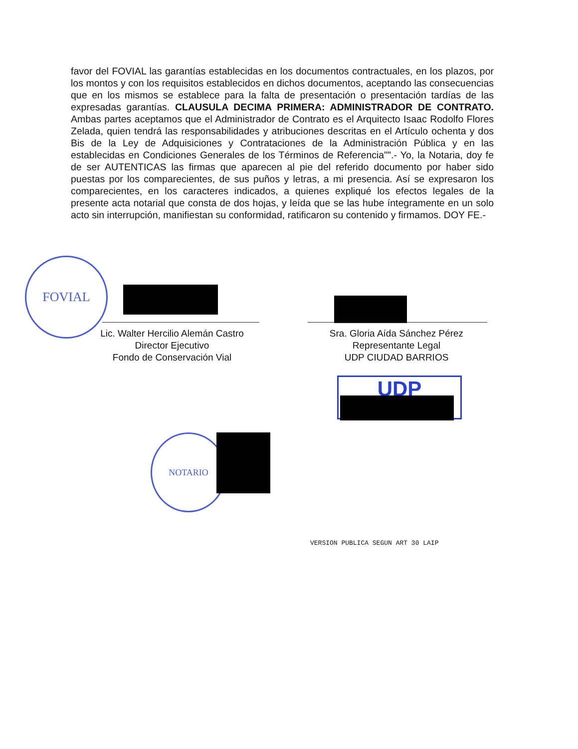favor del FOVIAL las garantías establecidas en los documentos contractuales, en los plazos, por los montos y con los requisitos establecidos en dichos documentos, aceptando las consecuencias que en los mismos se establece para la falta de presentación o presentación tardías de las expresadas garantías. CLAUSULA DECIMA PRIMERA: ADMINISTRADOR DE CONTRATO. Ambas partes aceptamos que el Administrador de Contrato es el Arquitecto Isaac Rodolfo Flores Zelada, quien tendrá las responsabilidades y atribuciones descritas en el Artículo ochenta y dos Bis de la Ley de Adquisiciones y Contrataciones de la Administración Pública y en las establecidas en Condiciones Generales de los Términos de Referencia"".- Yo, la Notaria, doy fe de ser AUTENTICAS las firmas que aparecen al pie del referido documento por haber sido puestas por los comparecientes, de sus puños y letras, a mi presencia. Así se expresaron los comparecientes, en los caracteres indicados, a quienes expliqué los efectos legales de la presente acta notarial que consta de dos hojas, y leída que se las hube íntegramente en un solo acto sin interrupción, manifiestan su conformidad, ratificaron su contenido y firmamos. DOY FE.-
FOVIAL
Lic. Walter Hercilio Alemán Castro
Director Ejecutivo
Fondo de Conservación Vial
Sra. Gloria Aída Sánchez Pérez
Representante Legal
UDP CIUDAD BARRIOS
UDP
NOTARIO
VERSION PUBLICA SEGUN ART 30 LAIP